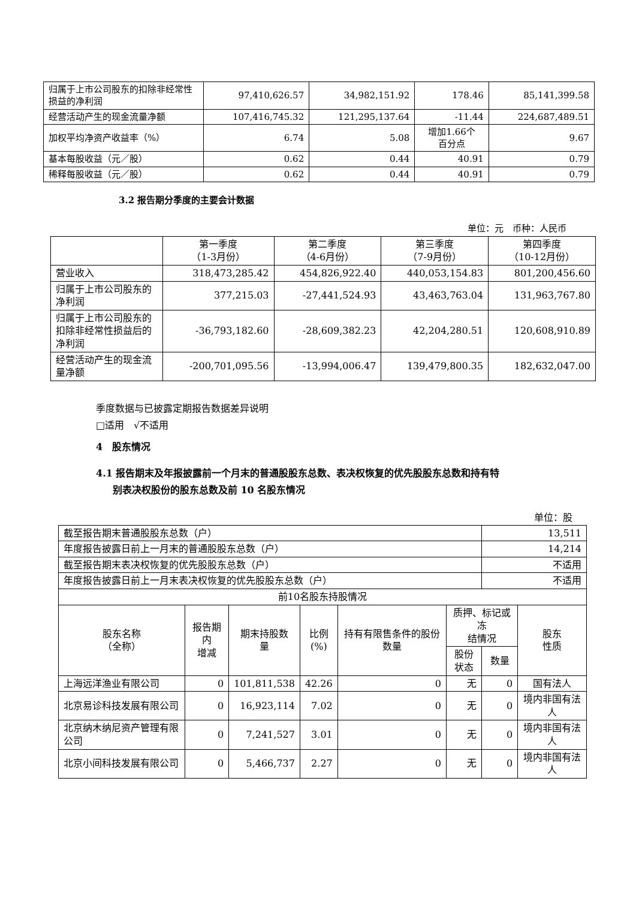| 归属于上市公司股东的扣除非经常性损益的净利润 | 97,410,626.57 | 34,982,151.92 | 178.46 | 85,141,399.58 |
| 经营活动产生的现金流量净额 | 107,416,745.32 | 121,295,137.64 | -11.44 | 224,687,489.51 |
| 加权平均净资产收益率（%） | 6.74 | 5.08 | 增加1.66个 百分点 | 9.67 |
| 基本每股收益（元／股） | 0.62 | 0.44 | 40.91 | 0.79 |
| 稀释每股收益（元／股） | 0.62 | 0.44 | 40.91 | 0.79 |
3.2 报告期分季度的主要会计数据
单位：元　币种：人民币
| | 第一季度 （1-3月份） | 第二季度 （4-6月份） | 第三季度 （7-9月份） | 第四季度 （10-12月份） |
| 营业收入 | 318,473,285.42 | 454,826,922.40 | 440,053,154.83 | 801,200,456.60 |
| 归属于上市公司股东的净利润 | 377,215.03 | -27,441,524.93 | 43,463,763.04 | 131,963,767.80 |
| 归属于上市公司股东的扣除非经常性损益后的净利润 | -36,793,182.60 | -28,609,382.23 | 42,204,280.51 | 120,608,910.89 |
| 经营活动产生的现金流量净额 | -200,701,095.56 | -13,994,006.47 | 139,479,800.35 | 182,632,047.00 |
季度数据与已披露定期报告数据差异说明
□适用　√不适用
4　股东情况
4.1 报告期末及年报披露前一个月末的普通股股东总数、表决权恢复的优先股股东总数和持有特
别表决权股份的股东总数及前 10 名股东情况
单位：股
| 截至报告期末普通股股东总数（户） | | | | | | 13,511 | |
| 年度报告披露日前上一月末的普通股股东总数（户） | | | | | | 14,214 | |
| 截至报告期末表决权恢复的优先股股东总数（户） | | | | | | 不适用 | |
| 年度报告披露日前上一月末表决权恢复的优先股股东总数（户） | | | | | | 不适用 | |
| 前10名股东持股情况 | | | | | | | |
| 股东名称 （全称） | 报告期内 增减 | 期末持股数 量 | 比例 (%) | 持有有限售条件的股份数量 | 质押、标记或冻 结情况 | | 股东 性质 |
| | | | | | 股份 状态 | 数量 | |
| 上海远洋渔业有限公司 | 0 | 101,811,538 | 42.26 | 0 | 无 | 0 | 国有法人 |
| 北京易诊科技发展有限公司 | 0 | 16,923,114 | 7.02 | 0 | 无 | 0 | 境内非国有法人 |
| 北京纳木纳尼资产管理有限公司 | 0 | 7,241,527 | 3.01 | 0 | 无 | 0 | 境内非国有法人 |
| 北京小间科技发展有限公司 | 0 | 5,466,737 | 2.27 | 0 | 无 | 0 | 境内非国有法人 |